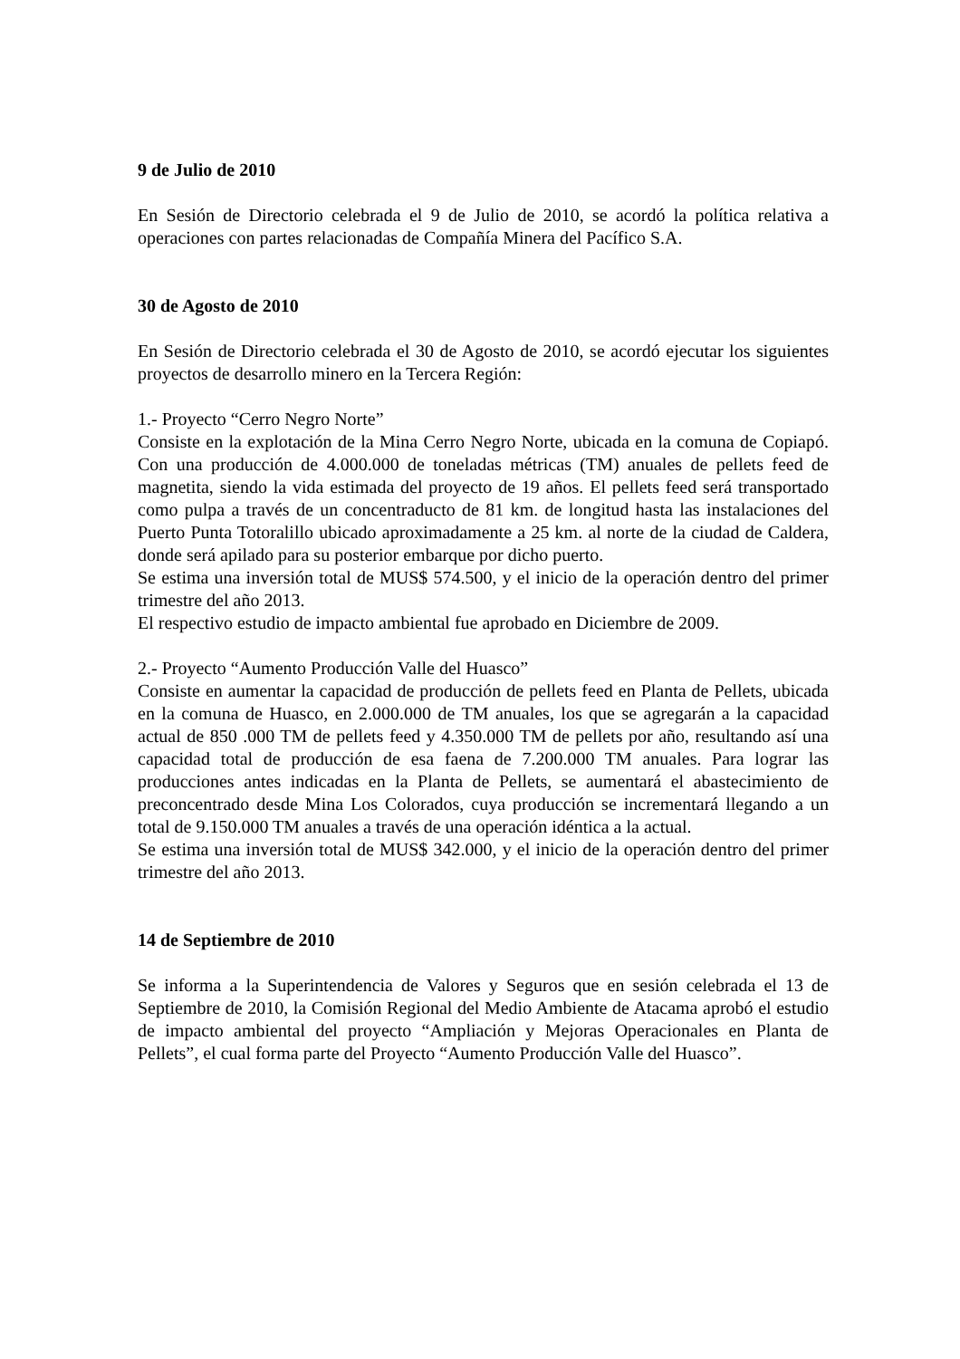9 de Julio de 2010
En Sesión de Directorio celebrada el 9 de Julio de 2010, se acordó la política relativa a operaciones con partes relacionadas de Compañía Minera del Pacífico S.A.
30 de Agosto de 2010
En Sesión de Directorio celebrada el 30 de Agosto de 2010, se acordó ejecutar los siguientes proyectos de desarrollo minero en la Tercera Región:
1.- Proyecto “Cerro Negro Norte”
Consiste en la explotación de la Mina Cerro Negro Norte, ubicada en la comuna de Copiapó. Con una producción de 4.000.000 de toneladas métricas (TM) anuales de pellets feed de magnetita, siendo la vida estimada del proyecto de 19 años. El pellets feed será transportado como pulpa a través de un concentraducto de 81 km. de longitud hasta las instalaciones del Puerto Punta Totoralillo ubicado aproximadamente a 25 km. al norte de la ciudad de Caldera, donde será apilado para su posterior embarque por dicho puerto.
Se estima una inversión total de MUS$ 574.500, y el inicio de la operación dentro del primer trimestre del año 2013.
El respectivo estudio de impacto ambiental fue aprobado en Diciembre de 2009.
2.- Proyecto “Aumento Producción Valle del Huasco”
Consiste en aumentar la capacidad de producción de pellets feed en Planta de Pellets, ubicada en la comuna de Huasco, en 2.000.000 de TM anuales, los que se agregarán a la capacidad actual de 850 .000 TM de pellets feed y 4.350.000 TM de pellets por año, resultando así una capacidad total de producción de esa faena de 7.200.000 TM anuales. Para lograr las producciones antes indicadas en la Planta de Pellets, se aumentará el abastecimiento de preconcentrado desde Mina Los Colorados, cuya producción se incrementará llegando a un total de 9.150.000 TM anuales a través de una operación idéntica a la actual.
Se estima una inversión total de MUS$ 342.000, y el inicio de la operación dentro del primer trimestre del año 2013.
14 de Septiembre de 2010
Se informa a la Superintendencia de Valores y Seguros que en sesión celebrada el 13 de Septiembre de 2010, la Comisión Regional del Medio Ambiente de Atacama aprobó el estudio de impacto ambiental del proyecto “Ampliación y Mejoras Operacionales en Planta de Pellets”, el cual forma parte del Proyecto “Aumento Producción Valle del Huasco”.